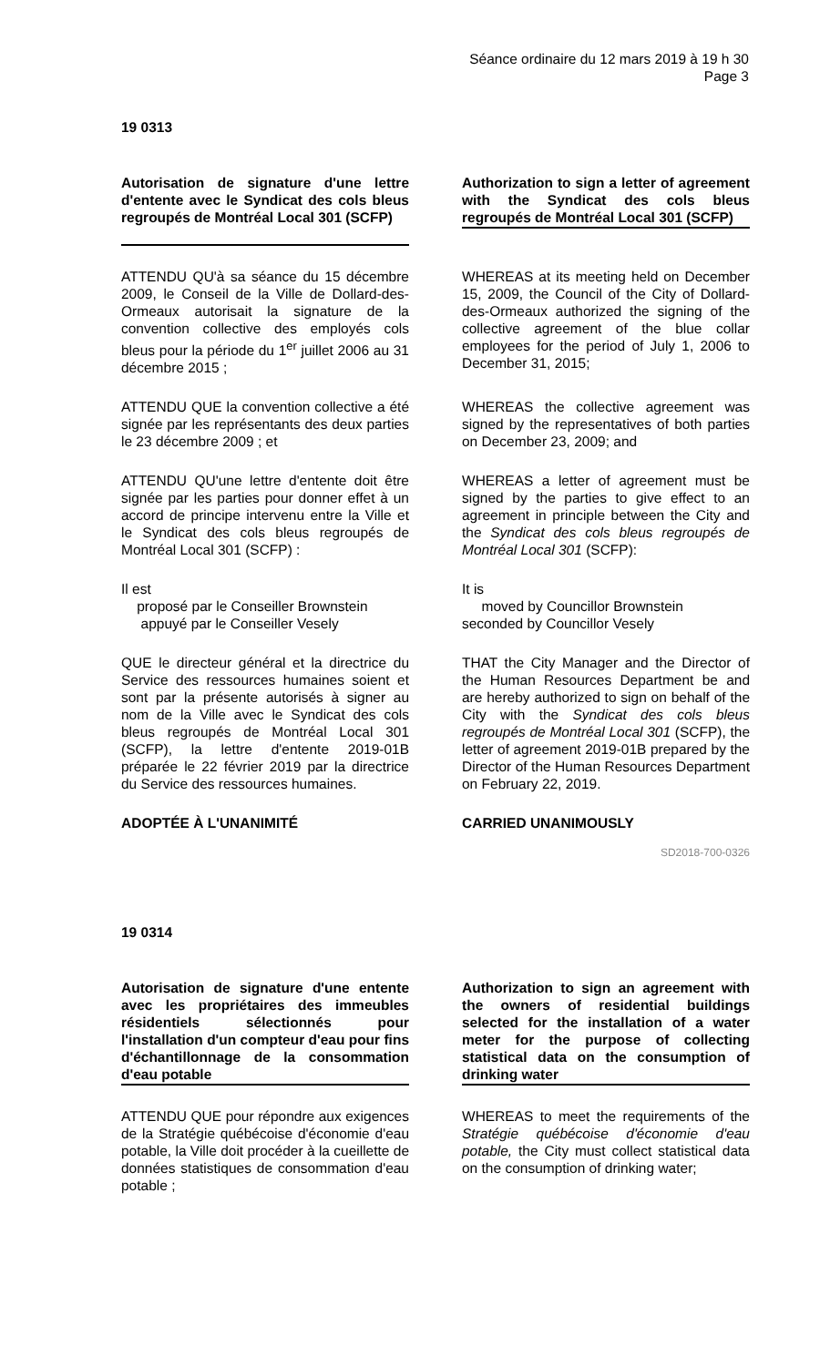Séance ordinaire du 12 mars 2019 à 19 h 30
Page 3
19 0313
Autorisation de signature d'une lettre d'entente avec le Syndicat des cols bleus regroupés de Montréal Local 301 (SCFP)
Authorization to sign a letter of agreement with the Syndicat des cols bleus regroupés de Montréal Local 301 (SCFP)
ATTENDU QU'à sa séance du 15 décembre 2009, le Conseil de la Ville de Dollard-des-Ormeaux autorisait la signature de la convention collective des employés cols bleus pour la période du 1<sup>er</sup> juillet 2006 au 31 décembre 2015 ;
WHEREAS at its meeting held on December 15, 2009, the Council of the City of Dollard-des-Ormeaux authorized the signing of the collective agreement of the blue collar employees for the period of July 1, 2006 to December 31, 2015;
ATTENDU QUE la convention collective a été signée par les représentants des deux parties le 23 décembre 2009 ; et
WHEREAS the collective agreement was signed by the representatives of both parties on December 23, 2009; and
ATTENDU QU'une lettre d'entente doit être signée par les parties pour donner effet à un accord de principe intervenu entre la Ville et le Syndicat des cols bleus regroupés de Montréal Local 301 (SCFP) :
WHEREAS a letter of agreement must be signed by the parties to give effect to an agreement in principle between the City and the Syndicat des cols bleus regroupés de Montréal Local 301 (SCFP):
Il est
proposé par le Conseiller Brownstein
appuyé par le Conseiller Vesely
It is
moved by Councillor Brownstein
seconded by Councillor Vesely
QUE le directeur général et la directrice du Service des ressources humaines soient et sont par la présente autorisés à signer au nom de la Ville avec le Syndicat des cols bleus regroupés de Montréal Local 301 (SCFP), la lettre d'entente 2019-01B préparée le 22 février 2019 par la directrice du Service des ressources humaines.
THAT the City Manager and the Director of the Human Resources Department be and are hereby authorized to sign on behalf of the City with the Syndicat des cols bleus regroupés de Montréal Local 301 (SCFP), the letter of agreement 2019-01B prepared by the Director of the Human Resources Department on February 22, 2019.
ADOPTÉE À L'UNANIMITÉ CARRIED UNANIMOUSLY
SD2018-700-0326
19 0314
Autorisation de signature d'une entente avec les propriétaires des immeubles résidentiels sélectionnés pour l'installation d'un compteur d'eau pour fins d'échantillonnage de la consommation d'eau potable
Authorization to sign an agreement with the owners of residential buildings selected for the installation of a water meter for the purpose of collecting statistical data on the consumption of drinking water
ATTENDU QUE pour répondre aux exigences de la Stratégie québécoise d'économie d'eau potable, la Ville doit procéder à la cueillette de données statistiques de consommation d'eau potable ;
WHEREAS to meet the requirements of the Stratégie québécoise d'économie d'eau potable, the City must collect statistical data on the consumption of drinking water;